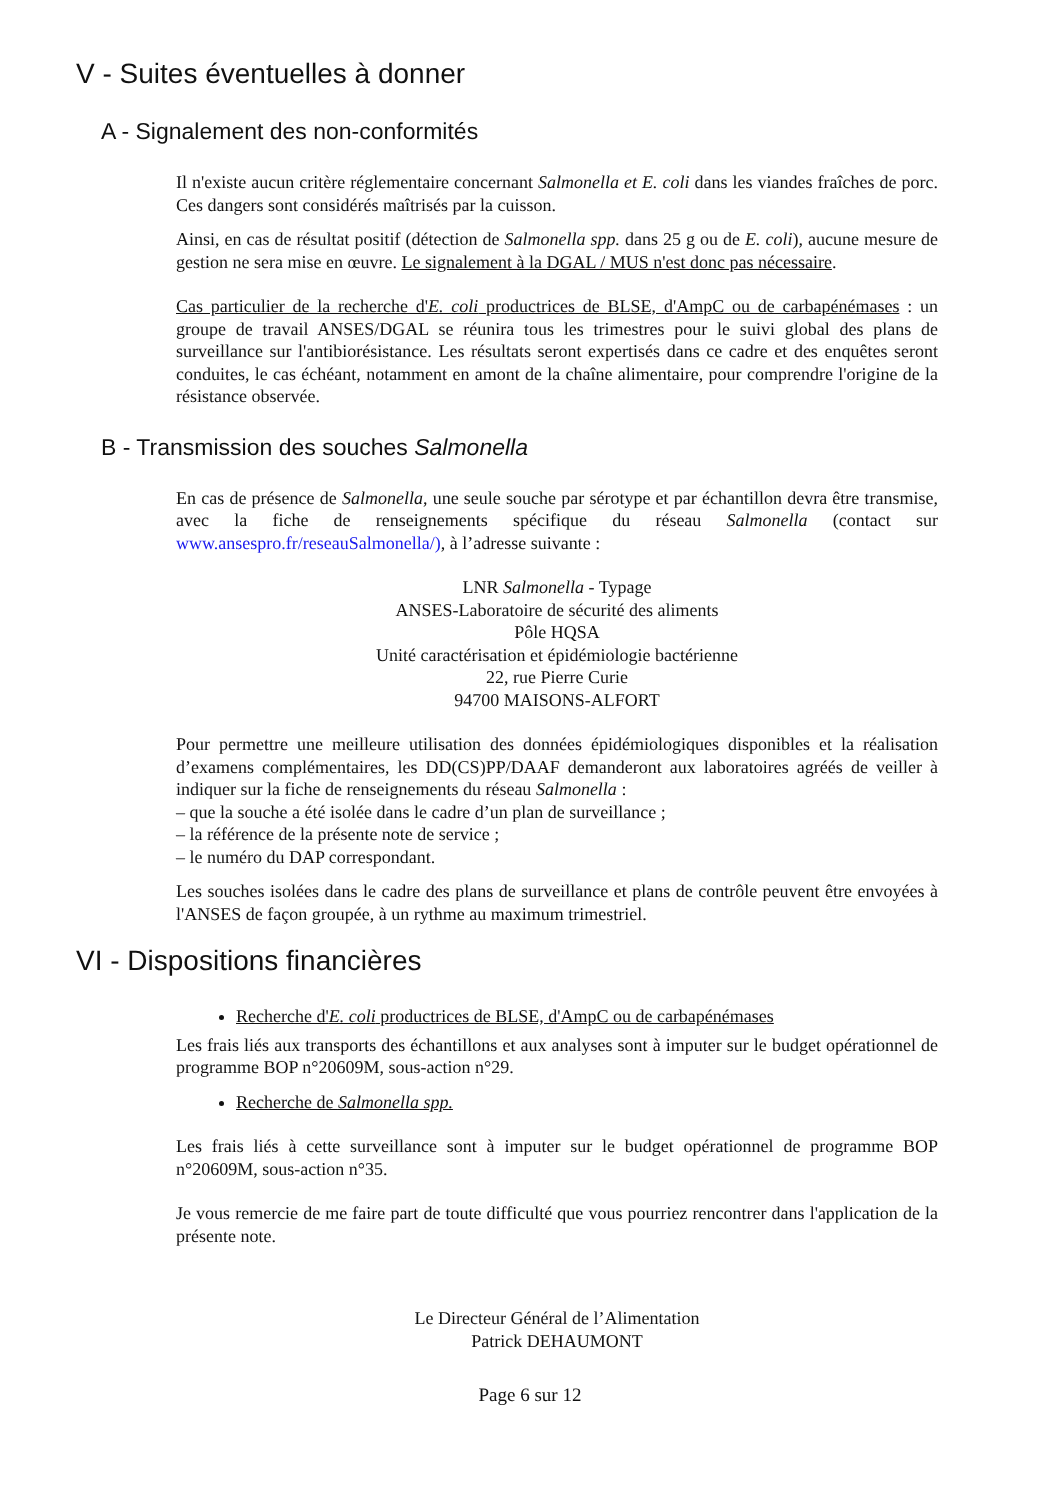V - Suites éventuelles à donner
A - Signalement des non-conformités
Il n'existe aucun critère réglementaire concernant Salmonella et E. coli dans les viandes fraîches de porc. Ces dangers sont considérés maîtrisés par la cuisson.
Ainsi, en cas de résultat positif (détection de Salmonella spp. dans 25 g ou de E. coli), aucune mesure de gestion ne sera mise en œuvre. Le signalement à la DGAL / MUS n'est donc pas nécessaire.
Cas particulier de la recherche d'E. coli productrices de BLSE, d'AmpC ou de carbapénémases : un groupe de travail ANSES/DGAL se réunira tous les trimestres pour le suivi global des plans de surveillance sur l'antibiorésistance. Les résultats seront expertisés dans ce cadre et des enquêtes seront conduites, le cas échéant, notamment en amont de la chaîne alimentaire, pour comprendre l'origine de la résistance observée.
B - Transmission des souches Salmonella
En cas de présence de Salmonella, une seule souche par sérotype et par échantillon devra être transmise, avec la fiche de renseignements spécifique du réseau Salmonella (contact sur www.ansespro.fr/reseauSalmonella/), à l’adresse suivante :
LNR Salmonella - Typage
ANSES-Laboratoire de sécurité des aliments
Pôle HQSA
Unité caractérisation et épidémiologie bactérienne
22, rue Pierre Curie
94700 MAISONS-ALFORT
Pour permettre une meilleure utilisation des données épidémiologiques disponibles et la réalisation d’examens complémentaires, les DD(CS)PP/DAAF demanderont aux laboratoires agréés de veiller à indiquer sur la fiche de renseignements du réseau Salmonella :
– que la souche a été isolée dans le cadre d’un plan de surveillance ;
– la référence de la présente note de service ;
– le numéro du DAP correspondant.
Les souches isolées dans le cadre des plans de surveillance et plans de contrôle peuvent être envoyées à l'ANSES de façon groupée, à un rythme au maximum trimestriel.
VI - Dispositions financières
Recherche d'E. coli productrices de BLSE, d'AmpC ou de carbapénémases
Les frais liés aux transports des échantillons et aux analyses sont à imputer sur le budget opérationnel de programme BOP n°20609M, sous-action n°29.
Recherche de Salmonella spp.
Les frais liés à cette surveillance sont à imputer sur le budget opérationnel de programme BOP n°20609M, sous-action n°35.
Je vous remercie de me faire part de toute difficulté que vous pourriez rencontrer dans l'application de la présente note.
Le Directeur Général de l’Alimentation
Patrick DEHAUMONT
Page 6 sur 12